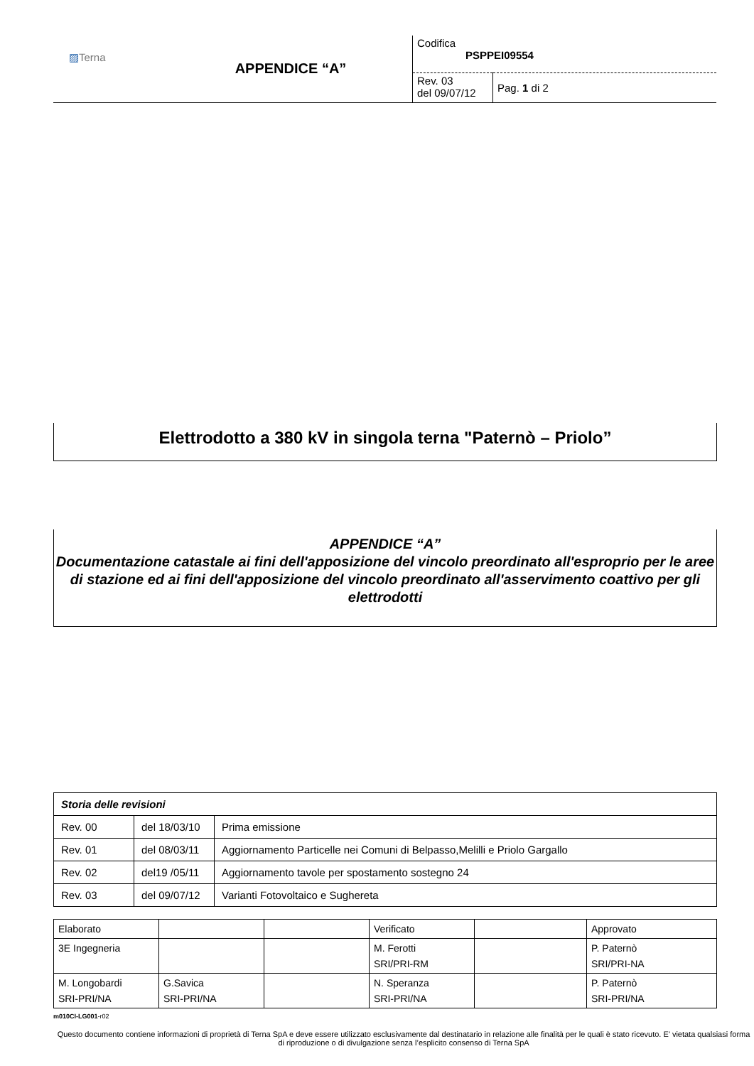| ▨ Terna | APPENDICE “A” | Codifica PSPPEI09554 | |
| | | Rev. 03 del 09/07/12 | Pag. 1 di 2 |
Elettrodotto a 380 kV in singola terna "Paternò – Priolo”
APPENDICE “A”
Documentazione catastale ai fini dell'apposizione del vincolo preordinato all'esproprio per le aree di stazione ed ai fini dell'apposizione del vincolo preordinato all'asservimento coattivo per gli elettrodotti
| Storia delle revisioni | | |
| Rev. 00 | del 18/03/10 | Prima emissione |
| Rev. 01 | del 08/03/11 | Aggiornamento Particelle nei Comuni di Belpasso,Melilli e Priolo Gargallo |
| Rev. 02 | del19 /05/11 | Aggiornamento tavole per spostamento sostegno 24 |
| Rev. 03 | del 09/07/12 | Varianti Fotovoltaico e Sughereta |
| Elaborato | | | Verificato | | Approvato |
| 3E Ingegneria | | | M. Ferotti SRI/PRI-RM | | P. Paternò SRI/PRI-NA |
| M. Longobardi SRI-PRI/NA | G.Savica SRI-PRI/NA | | N. Speranza SRI-PRI/NA | | P. Paternò SRI-PRI/NA |
m010CI-LG001-r02
Questo documento contiene informazioni di proprietà di Terna SpA e deve essere utilizzato esclusivamente dal destinatario in relazione alle finalità per le quali è stato ricevuto. E’ vietata qualsiasi forma di riproduzione o di divulgazione senza l’esplicito consenso di Terna SpA